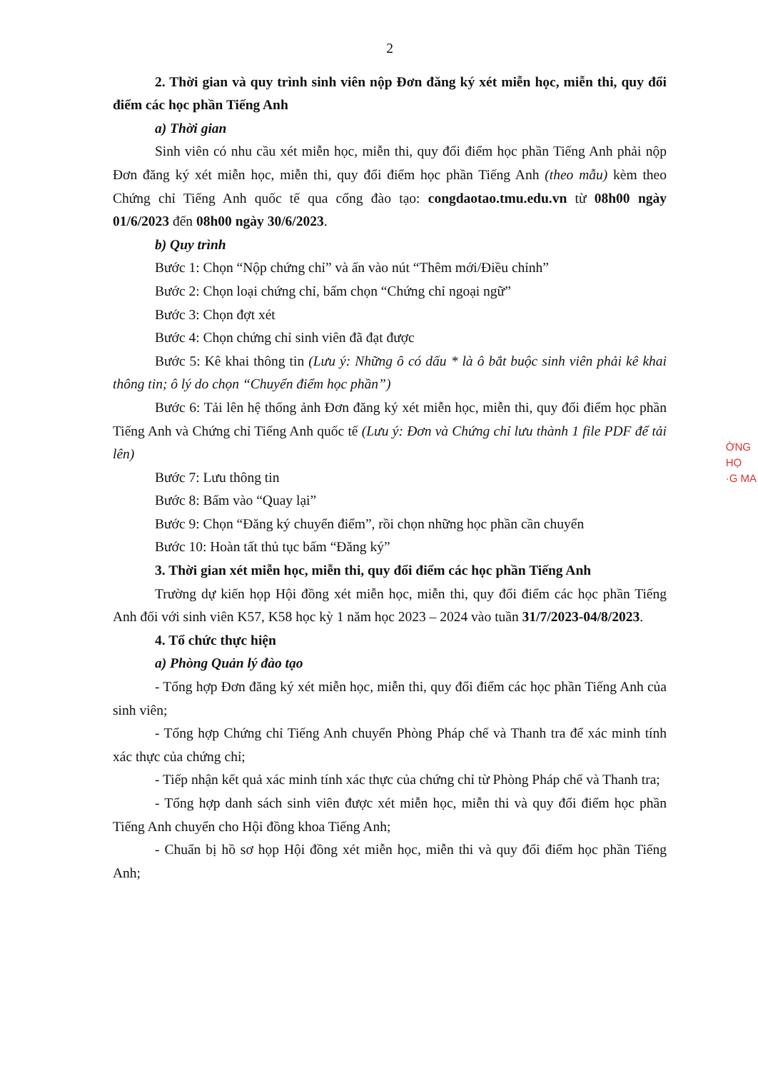2
2. Thời gian và quy trình sinh viên nộp Đơn đăng ký xét miễn học, miễn thi, quy đổi điểm các học phần Tiếng Anh
a) Thời gian
Sinh viên có nhu cầu xét miễn học, miễn thi, quy đổi điểm học phần Tiếng Anh phải nộp Đơn đăng ký xét miễn học, miễn thi, quy đổi điểm học phần Tiếng Anh (theo mẫu) kèm theo Chứng chỉ Tiếng Anh quốc tế qua cổng đào tạo: congdaotao.tmu.edu.vn từ 08h00 ngày 01/6/2023 đến 08h00 ngày 30/6/2023.
b) Quy trình
Bước 1: Chọn “Nộp chứng chỉ” và ấn vào nút “Thêm mới/Điều chỉnh”
Bước 2: Chọn loại chứng chỉ, bấm chọn “Chứng chỉ ngoại ngữ”
Bước 3: Chọn đợt xét
Bước 4: Chọn chứng chỉ sinh viên đã đạt được
Bước 5: Kê khai thông tin (Lưu ý: Những ô có dấu * là ô bắt buộc sinh viên phải kê khai thông tin; ô lý do chọn “Chuyển điểm học phần”)
Bước 6: Tải lên hệ thống ảnh Đơn đăng ký xét miễn học, miễn thi, quy đổi điểm học phần Tiếng Anh và Chứng chỉ Tiếng Anh quốc tế (Lưu ý: Đơn và Chứng chỉ lưu thành 1 file PDF để tải lên)
Bước 7: Lưu thông tin
Bước 8: Bấm vào “Quay lại”
Bước 9: Chọn “Đăng ký chuyển điểm”, rồi chọn những học phần cần chuyển
Bước 10: Hoàn tất thủ tục bấm “Đăng ký”
3. Thời gian xét miễn học, miễn thi, quy đổi điểm các học phần Tiếng Anh
Trường dự kiến họp Hội đồng xét miễn học, miễn thi, quy đổi điểm các học phần Tiếng Anh đối với sinh viên K57, K58 học kỳ 1 năm học 2023 – 2024 vào tuần 31/7/2023-04/8/2023.
4. Tổ chức thực hiện
a) Phòng Quản lý đào tạo
- Tổng hợp Đơn đăng ký xét miễn học, miễn thi, quy đổi điểm các học phần Tiếng Anh của sinh viên;
- Tổng hợp Chứng chỉ Tiếng Anh chuyển Phòng Pháp chế và Thanh tra để xác minh tính xác thực của chứng chỉ;
- Tiếp nhận kết quả xác minh tính xác thực của chứng chỉ từ Phòng Pháp chế và Thanh tra;
- Tổng hợp danh sách sinh viên được xét miễn học, miễn thi và quy đổi điểm học phần Tiếng Anh chuyển cho Hội đồng khoa Tiếng Anh;
- Chuẩn bị hồ sơ họp Hội đồng xét miễn học, miễn thi và quy đổi điểm học phần Tiếng Anh;
ỜNG
HỌ
·G MA